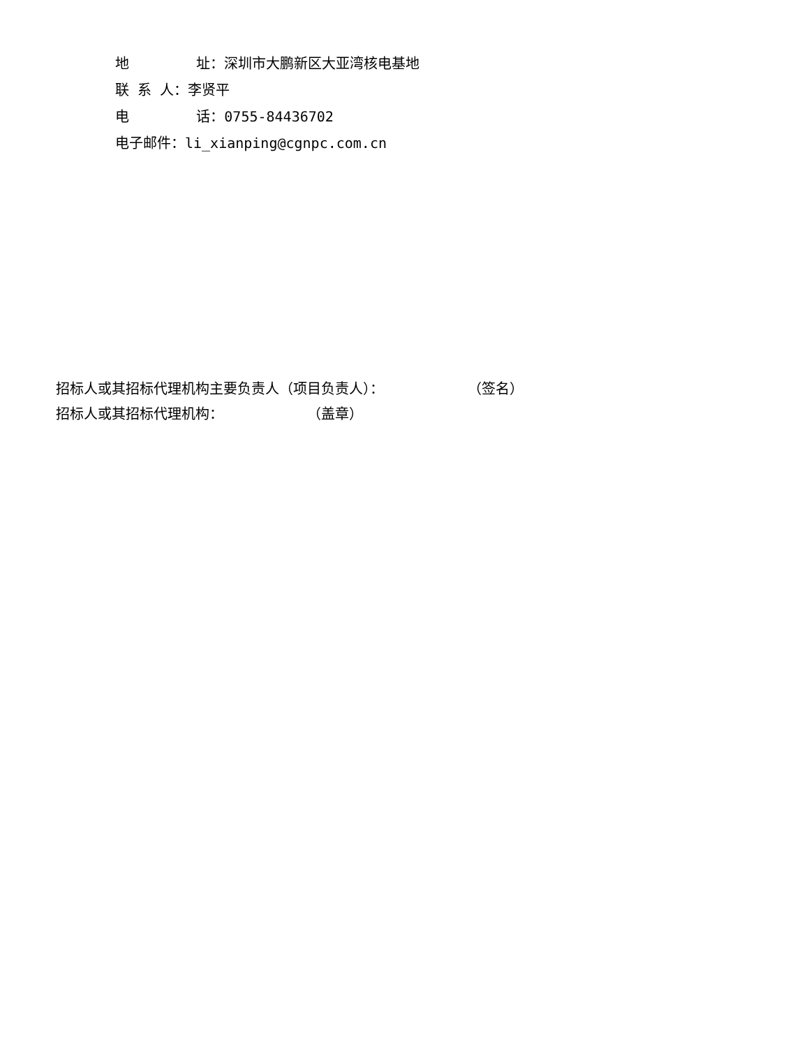地 址：深圳市大鹏新区大亚湾核电基地
联 系 人：李贤平
电 话：0755-84436702
电子邮件：li_xianping@cgnpc.com.cn
招标人或其招标代理机构主要负责人（项目负责人）： （签名）
招标人或其招标代理机构： （盖章）